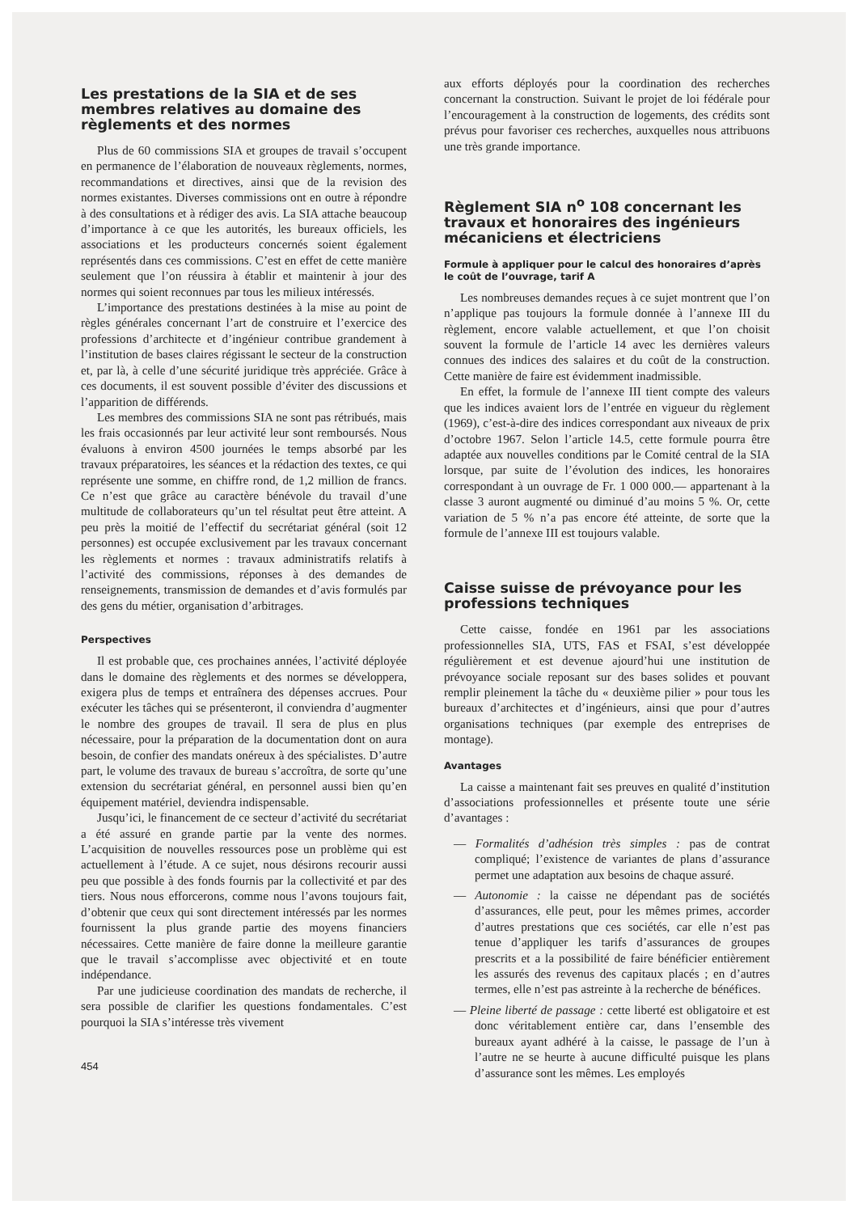Les prestations de la SIA et de ses membres relatives au domaine des règlements et des normes
Plus de 60 commissions SIA et groupes de travail s’occupent en permanence de l’élaboration de nouveaux règlements, normes, recommandations et directives, ainsi que de la revision des normes existantes. Diverses commissions ont en outre à répondre à des consultations et à rédiger des avis. La SIA attache beaucoup d’importance à ce que les autorités, les bureaux officiels, les associations et les producteurs concernés soient également représentés dans ces commissions. C’est en effet de cette manière seulement que l’on réussira à établir et maintenir à jour des normes qui soient reconnues par tous les milieux intéressés.
L’importance des prestations destinées à la mise au point de règles générales concernant l’art de construire et l’exercice des professions d’architecte et d’ingénieur contribue grandement à l’institution de bases claires régissant le secteur de la construction et, par là, à celle d’une sécurité juridique très appréciée. Grâce à ces documents, il est souvent possible d’éviter des discussions et l’apparition de différends.
Les membres des commissions SIA ne sont pas rétribués, mais les frais occasionnés par leur activité leur sont remboursés. Nous évaluons à environ 4500 journées le temps absorbé par les travaux préparatoires, les séances et la rédaction des textes, ce qui représente une somme, en chiffre rond, de 1,2 million de francs. Ce n’est que grâce au caractère bénévole du travail d’une multitude de collaborateurs qu’un tel résultat peut être atteint. A peu près la moitié de l’effectif du secrétariat général (soit 12 personnes) est occupée exclusivement par les travaux concernant les règlements et normes : travaux administratifs relatifs à l’activité des commissions, réponses à des demandes de renseignements, transmission de demandes et d’avis formulés par des gens du métier, organisation d’arbitrages.
Perspectives
Il est probable que, ces prochaines années, l’activité déployée dans le domaine des règlements et des normes se développera, exigera plus de temps et entraînera des dépenses accrues. Pour exécuter les tâches qui se présenteront, il conviendra d’augmenter le nombre des groupes de travail. Il sera de plus en plus nécessaire, pour la préparation de la documentation dont on aura besoin, de confier des mandats onéreux à des spécialistes. D’autre part, le volume des travaux de bureau s’accroîtra, de sorte qu’une extension du secrétariat général, en personnel aussi bien qu’en équipement matériel, deviendra indispensable.
Jusqu’ici, le financement de ce secteur d’activité du secrétariat a été assuré en grande partie par la vente des normes. L’acquisition de nouvelles ressources pose un problème qui est actuellement à l’étude. A ce sujet, nous désirons recourir aussi peu que possible à des fonds fournis par la collectivité et par des tiers. Nous nous efforcerons, comme nous l’avons toujours fait, d’obtenir que ceux qui sont directement intéressés par les normes fournissent la plus grande partie des moyens financiers nécessaires. Cette manière de faire donne la meilleure garantie que le travail s’accomplisse avec objectivité et en toute indépendance.
Par une judicieuse coordination des mandats de recherche, il sera possible de clarifier les questions fondamentales. C’est pourquoi la SIA s’intéresse très vivement
454
aux efforts déployés pour la coordination des recherches concernant la construction. Suivant le projet de loi fédérale pour l’encouragement à la construction de logements, des crédits sont prévus pour favoriser ces recherches, auxquelles nous attribuons une très grande importance.
Règlement SIA n<sup>o</sup> 108 concernant les travaux et honoraires des ingénieurs mécaniciens et électriciens
Formule à appliquer pour le calcul des honoraires d’après le coût de l’ouvrage, tarif A
Les nombreuses demandes reçues à ce sujet montrent que l’on n’applique pas toujours la formule donnée à l’annexe III du règlement, encore valable actuellement, et que l’on choisit souvent la formule de l’article 14 avec les dernières valeurs connues des indices des salaires et du coût de la construction. Cette manière de faire est évidemment inadmissible.
En effet, la formule de l’annexe III tient compte des valeurs que les indices avaient lors de l’entrée en vigueur du règlement (1969), c’est-à-dire des indices correspondant aux niveaux de prix d’octobre 1967. Selon l’article 14.5, cette formule pourra être adaptée aux nouvelles conditions par le Comité central de la SIA lorsque, par suite de l’évolution des indices, les honoraires correspondant à un ouvrage de Fr. 1 000 000.— appartenant à la classe 3 auront augmenté ou diminué d’au moins 5 %. Or, cette variation de 5 % n’a pas encore été atteinte, de sorte que la formule de l’annexe III est toujours valable.
Caisse suisse de prévoyance pour les professions techniques
Cette caisse, fondée en 1961 par les associations professionnelles SIA, UTS, FAS et FSAI, s’est développée régulièrement et est devenue ajourd’hui une institution de prévoyance sociale reposant sur des bases solides et pouvant remplir pleinement la tâche du « deuxième pilier » pour tous les bureaux d’architectes et d’ingénieurs, ainsi que pour d’autres organisations techniques (par exemple des entreprises de montage).
Avantages
La caisse a maintenant fait ses preuves en qualité d’institution d’associations professionnelles et présente toute une série d’avantages :
— Formalités d’adhésion très simples : pas de contrat compliqué; l’existence de variantes de plans d’assurance permet une adaptation aux besoins de chaque assuré.
— Autonomie : la caisse ne dépendant pas de sociétés d’assurances, elle peut, pour les mêmes primes, accorder d’autres prestations que ces sociétés, car elle n’est pas tenue d’appliquer les tarifs d’assurances de groupes prescrits et a la possibilité de faire bénéficier entièrement les assurés des revenus des capitaux placés ; en d’autres termes, elle n’est pas astreinte à la recherche de bénéfices.
— Pleine liberté de passage : cette liberté est obligatoire et est donc véritablement entière car, dans l’ensemble des bureaux ayant adhéré à la caisse, le passage de l’un à l’autre ne se heurte à aucune difficulté puisque les plans d’assurance sont les mêmes. Les employés